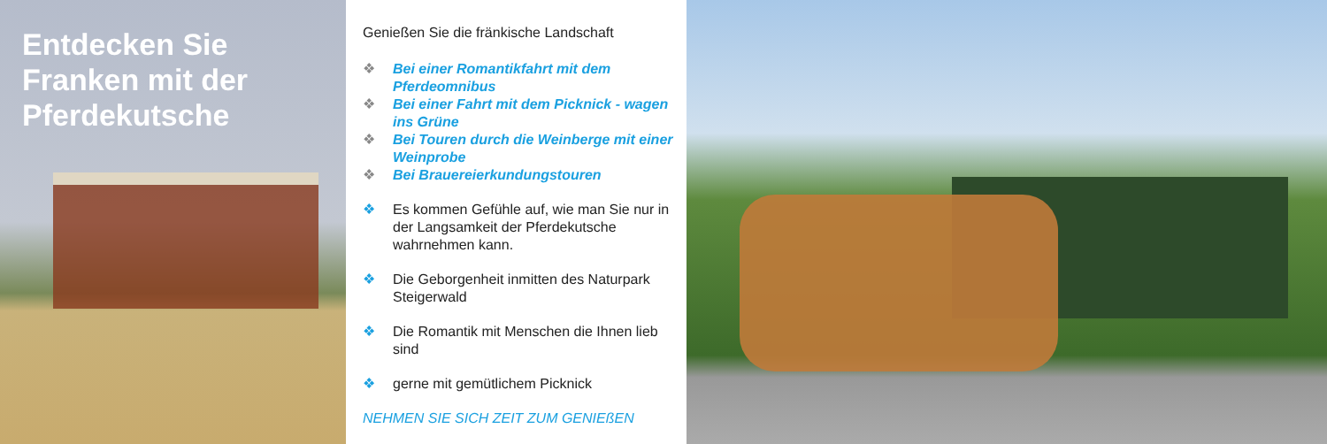Entdecken Sie Franken mit der Pferdekutsche
Genießen Sie die fränkische Landschaft
❖ Bei einer Romantikfahrt mit dem Pferdeomnibus
❖ Bei einer Fahrt mit dem Picknick - wagen ins Grüne
❖ Bei Touren durch die Weinberge mit einer Weinprobe
❖ Bei Brauereierkundungstouren
❖ Es kommen Gefühle auf, wie man Sie nur in der Langsamkeit der Pferdekutsche wahrnehmen kann.
❖ Die Geborgenheit inmitten des Naturpark Steigerwald
❖ Die Romantik mit Menschen die Ihnen lieb sind
❖ gerne mit gemütlichem Picknick
NEHMEN SIE SICH ZEIT ZUM GENIEßEN